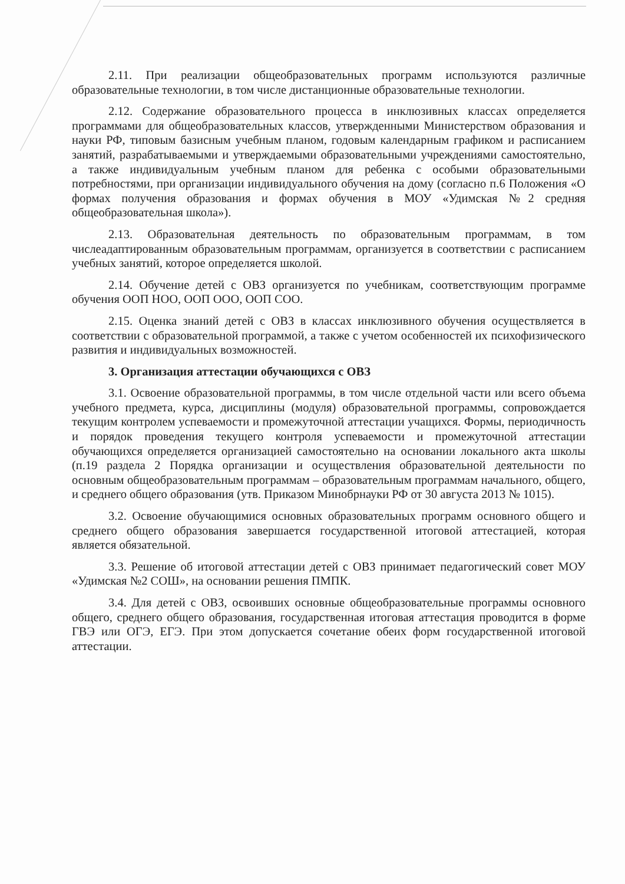2.11. При реализации общеобразовательных программ используются различные образовательные технологии, в том числе дистанционные образовательные технологии.
2.12. Содержание образовательного процесса в инклюзивных классах определяется программами для общеобразовательных классов, утвержденными Министерством образования и науки РФ, типовым базисным учебным планом, годовым календарным графиком и расписанием занятий, разрабатываемыми и утверждаемыми образовательными учреждениями самостоятельно, а также индивидуальным учебным планом для ребенка с особыми образовательными потребностями, при организации индивидуального обучения на дому (согласно п.6 Положения «О формах получения образования и формах обучения в МОУ «Удимская №2 средняя общеобразовательная школа»).
2.13. Образовательная деятельность по образовательным программам, в том числеадаптированным образовательным программам, организуется в соответствии с расписанием учебных занятий, которое определяется школой.
2.14. Обучение детей с ОВЗ организуется по учебникам, соответствующим программе обучения ООП НОО, ООП ООО, ООП СОО.
2.15. Оценка знаний детей с ОВЗ в классах инклюзивного обучения осуществляется в соответствии с образовательной программой, а также с учетом особенностей их психофизического развития и индивидуальных возможностей.
3. Организация аттестации обучающихся с ОВЗ
3.1. Освоение образовательной программы, в том числе отдельной части или всего объема учебного предмета, курса, дисциплины (модуля) образовательной программы, сопровождается текущим контролем успеваемости и промежуточной аттестации учащихся. Формы, периодичность и порядок проведения текущего контроля успеваемости и промежуточной аттестации обучающихся определяется организацией самостоятельно на основании локального акта школы (п.19 раздела 2 Порядка организации и осуществления образовательной деятельности по основным общеобразовательным программам – образовательным программам начального, общего, и среднего общего образования (утв. Приказом Минобрнауки РФ от 30 августа 2013 № 1015).
3.2. Освоение обучающимися основных образовательных программ основного общего и среднего общего образования завершается государственной итоговой аттестацией, которая является обязательной.
3.3. Решение об итоговой аттестации детей с ОВЗ принимает педагогический совет МОУ «Удимская №2 СОШ», на основании решения ПМПК.
3.4. Для детей с ОВЗ, освоивших основные общеобразовательные программы основного общего, среднего общего образования, государственная итоговая аттестация проводится в форме ГВЭ или ОГЭ, ЕГЭ. При этом допускается сочетание обеих форм государственной итоговой аттестации.